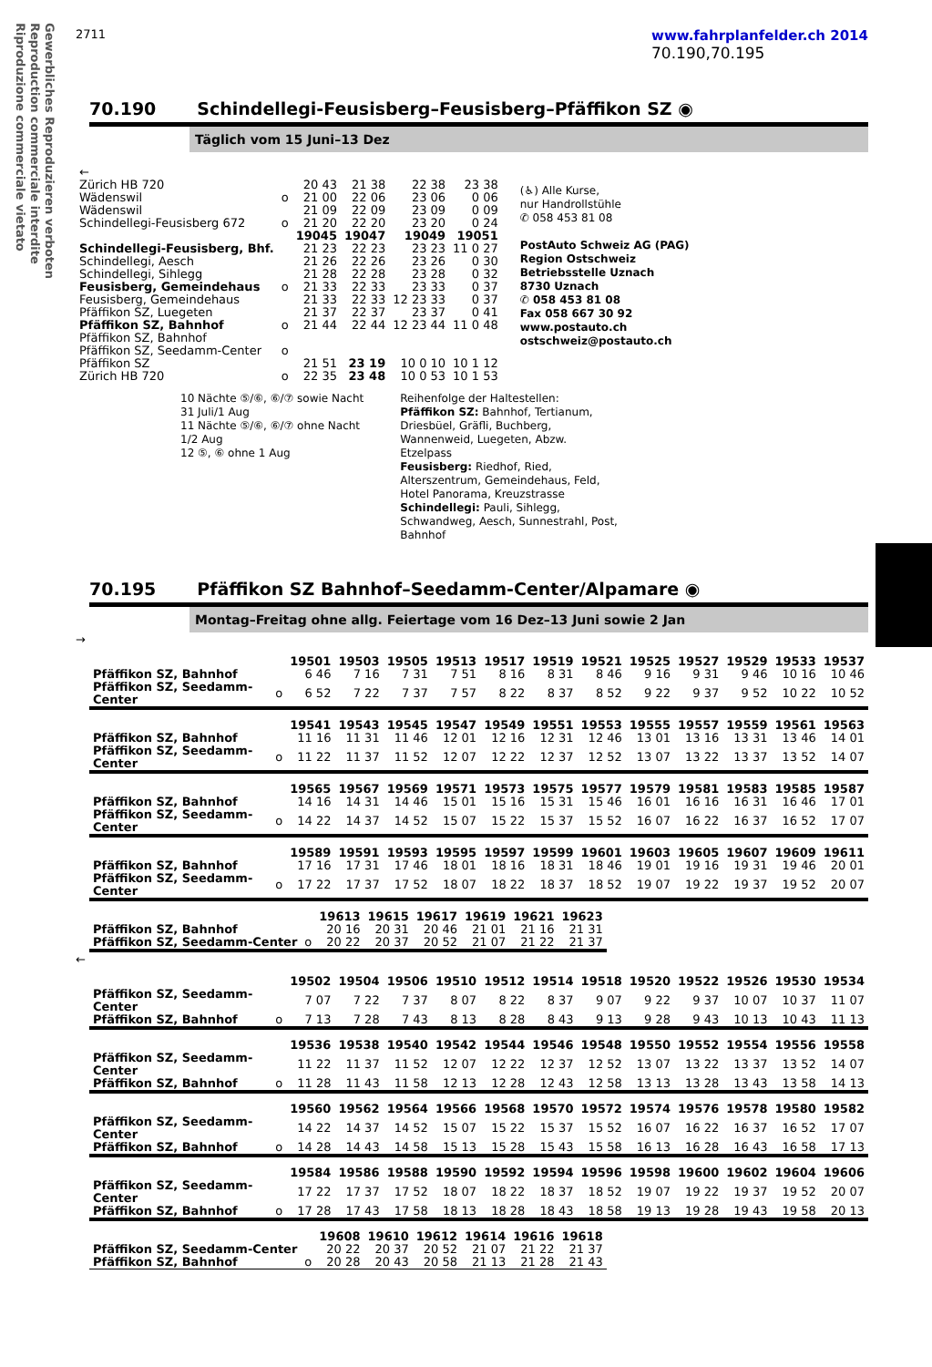Gewerbliches Reproduzieren verboten
Reproduction commerciale interdite
Riproduzione commerciale vietato
2711
www.fahrplanfelder.ch 2014
70.190,70.195
70.190 Schindellegi-Feusisberg–Feusisberg–Pfäffikon SZ ◉
Täglich vom 15 Juni–13 Dez
| ← | | | | | |
| Zürich HB 720 | | 20 43 | 21 38 | 22 38 | 23 38 |
| Wädenswil | o | 21 00 | 22 06 | 23 06 | 0 06 |
| Wädenswil | | 21 09 | 22 09 | 23 09 | 0 09 |
| Schindellegi-Feusisberg 672 | o | 21 20 | 22 20 | 23 20 | 0 24 |
| | | 19045 | 19047 | 19049 | 19051 |
| Schindellegi-Feusisberg, Bhf. | | 21 23 | 22 23 | 23 23 | 11 0 27 |
| Schindellegi, Aesch | | 21 26 | 22 26 | 23 26 | 0 30 |
| Schindellegi, Sihlegg | | 21 28 | 22 28 | 23 28 | 0 32 |
| Feusisberg, Gemeindehaus | o | 21 33 | 22 33 | 23 33 | 0 37 |
| Feusisberg, Gemeindehaus | | 21 33 | 22 33 | 12 23 33 | 0 37 |
| Pfäffikon SZ, Luegeten | | 21 37 | 22 37 | 23 37 | 0 41 |
| Pfäffikon SZ, Bahnhof | o | 21 44 | 22 44 | 12 23 44 | 11 0 48 |
| Pfäffikon SZ, Bahnhof | | | | | |
| Pfäffikon SZ, Seedamm-Center | o | | | | |
| Pfäffikon SZ | | 21 51 | 23 19 | 10 0 10 | 10 1 12 |
| Zürich HB 720 | o | 22 35 | 23 48 | 10 0 53 | 10 1 53 |
(♿) Alle Kurse,
nur Handrollstühle
✆ 058 453 81 08
PostAuto Schweiz AG (PAG)
Region Ostschweiz
Betriebsstelle Uznach
8730 Uznach
✆ 058 453 81 08
Fax 058 667 30 92
www.postauto.ch
ostschweiz@postauto.ch
10 Nächte ⑤/⑥, ⑥/⑦ sowie Nacht
31 Juli/1 Aug
11 Nächte ⑤/⑥, ⑥/⑦ ohne Nacht
1/2 Aug
12 ⑤, ⑥ ohne 1 Aug
Reihenfolge der Haltestellen:
Pfäffikon SZ: Bahnhof, Tertianum, Driesbüel, Gräfli, Buchberg, Wannenweid, Luegeten, Abzw. Etzelpass
Feusisberg: Riedhof, Ried, Alterszentrum, Gemeindehaus, Feld, Hotel Panorama, Kreuzstrasse
Schindellegi: Pauli, Sihlegg, Schwandweg, Aesch, Sunnestrahl, Post, Bahnhof
70.195 Pfäffikon SZ Bahnhof–Seedamm-Center/Alpamare ◉
Montag–Freitag ohne allg. Feiertage vom 16 Dez–13 Juni sowie 2 Jan
→
| | | 19501 | 19503 | 19505 | 19513 | 19517 | 19519 | 19521 | 19525 | 19527 | 19529 | 19533 | 19537 |
| --- | --- | --- | --- | --- | --- | --- | --- | --- | --- | --- | --- | --- | --- |
| Pfäffikon SZ, Bahnhof | | 6 46 | 7 16 | 7 31 | 7 51 | 8 16 | 8 31 | 8 46 | 9 16 | 9 31 | 9 46 | 10 16 | 10 46 |
| Pfäffikon SZ, Seedamm-Center | o | 6 52 | 7 22 | 7 37 | 7 57 | 8 22 | 8 37 | 8 52 | 9 22 | 9 37 | 9 52 | 10 22 | 10 52 |
| | | 19541 | 19543 | 19545 | 19547 | 19549 | 19551 | 19553 | 19555 | 19557 | 19559 | 19561 | 19563 |
| --- | --- | --- | --- | --- | --- | --- | --- | --- | --- | --- | --- | --- | --- |
| Pfäffikon SZ, Bahnhof | | 11 16 | 11 31 | 11 46 | 12 01 | 12 16 | 12 31 | 12 46 | 13 01 | 13 16 | 13 31 | 13 46 | 14 01 |
| Pfäffikon SZ, Seedamm-Center | o | 11 22 | 11 37 | 11 52 | 12 07 | 12 22 | 12 37 | 12 52 | 13 07 | 13 22 | 13 37 | 13 52 | 14 07 |
| | | 19565 | 19567 | 19569 | 19571 | 19573 | 19575 | 19577 | 19579 | 19581 | 19583 | 19585 | 19587 |
| --- | --- | --- | --- | --- | --- | --- | --- | --- | --- | --- | --- | --- | --- |
| Pfäffikon SZ, Bahnhof | | 14 16 | 14 31 | 14 46 | 15 01 | 15 16 | 15 31 | 15 46 | 16 01 | 16 16 | 16 31 | 16 46 | 17 01 |
| Pfäffikon SZ, Seedamm-Center | o | 14 22 | 14 37 | 14 52 | 15 07 | 15 22 | 15 37 | 15 52 | 16 07 | 16 22 | 16 37 | 16 52 | 17 07 |
| | | 19589 | 19591 | 19593 | 19595 | 19597 | 19599 | 19601 | 19603 | 19605 | 19607 | 19609 | 19611 |
| --- | --- | --- | --- | --- | --- | --- | --- | --- | --- | --- | --- | --- | --- |
| Pfäffikon SZ, Bahnhof | | 17 16 | 17 31 | 17 46 | 18 01 | 18 16 | 18 31 | 18 46 | 19 01 | 19 16 | 19 31 | 19 46 | 20 01 |
| Pfäffikon SZ, Seedamm-Center | o | 17 22 | 17 37 | 17 52 | 18 07 | 18 22 | 18 37 | 18 52 | 19 07 | 19 22 | 19 37 | 19 52 | 20 07 |
| | | 19613 | 19615 | 19617 | 19619 | 19621 | 19623 |
| --- | --- | --- | --- | --- | --- | --- | --- |
| Pfäffikon SZ, Bahnhof | | 20 16 | 20 31 | 20 46 | 21 01 | 21 16 | 21 31 |
| Pfäffikon SZ, Seedamm-Center | o | 20 22 | 20 37 | 20 52 | 21 07 | 21 22 | 21 37 |
←
| | | 19502 | 19504 | 19506 | 19510 | 19512 | 19514 | 19518 | 19520 | 19522 | 19526 | 19530 | 19534 |
| --- | --- | --- | --- | --- | --- | --- | --- | --- | --- | --- | --- | --- | --- |
| Pfäffikon SZ, Seedamm-Center | | 7 07 | 7 22 | 7 37 | 8 07 | 8 22 | 8 37 | 9 07 | 9 22 | 9 37 | 10 07 | 10 37 | 11 07 |
| Pfäffikon SZ, Bahnhof | o | 7 13 | 7 28 | 7 43 | 8 13 | 8 28 | 8 43 | 9 13 | 9 28 | 9 43 | 10 13 | 10 43 | 11 13 |
| | | 19536 | 19538 | 19540 | 19542 | 19544 | 19546 | 19548 | 19550 | 19552 | 19554 | 19556 | 19558 |
| --- | --- | --- | --- | --- | --- | --- | --- | --- | --- | --- | --- | --- | --- |
| Pfäffikon SZ, Seedamm-Center | | 11 22 | 11 37 | 11 52 | 12 07 | 12 22 | 12 37 | 12 52 | 13 07 | 13 22 | 13 37 | 13 52 | 14 07 |
| Pfäffikon SZ, Bahnhof | o | 11 28 | 11 43 | 11 58 | 12 13 | 12 28 | 12 43 | 12 58 | 13 13 | 13 28 | 13 43 | 13 58 | 14 13 |
| | | 19560 | 19562 | 19564 | 19566 | 19568 | 19570 | 19572 | 19574 | 19576 | 19578 | 19580 | 19582 |
| --- | --- | --- | --- | --- | --- | --- | --- | --- | --- | --- | --- | --- | --- |
| Pfäffikon SZ, Seedamm-Center | | 14 22 | 14 37 | 14 52 | 15 07 | 15 22 | 15 37 | 15 52 | 16 07 | 16 22 | 16 37 | 16 52 | 17 07 |
| Pfäffikon SZ, Bahnhof | o | 14 28 | 14 43 | 14 58 | 15 13 | 15 28 | 15 43 | 15 58 | 16 13 | 16 28 | 16 43 | 16 58 | 17 13 |
| | | 19584 | 19586 | 19588 | 19590 | 19592 | 19594 | 19596 | 19598 | 19600 | 19602 | 19604 | 19606 |
| --- | --- | --- | --- | --- | --- | --- | --- | --- | --- | --- | --- | --- | --- |
| Pfäffikon SZ, Seedamm-Center | | 17 22 | 17 37 | 17 52 | 18 07 | 18 22 | 18 37 | 18 52 | 19 07 | 19 22 | 19 37 | 19 52 | 20 07 |
| Pfäffikon SZ, Bahnhof | o | 17 28 | 17 43 | 17 58 | 18 13 | 18 28 | 18 43 | 18 58 | 19 13 | 19 28 | 19 43 | 19 58 | 20 13 |
| | | 19608 | 19610 | 19612 | 19614 | 19616 | 19618 |
| --- | --- | --- | --- | --- | --- | --- | --- |
| Pfäffikon SZ, Seedamm-Center | | 20 22 | 20 37 | 20 52 | 21 07 | 21 22 | 21 37 |
| Pfäffikon SZ, Bahnhof | o | 20 28 | 20 43 | 20 58 | 21 13 | 21 28 | 21 43 |